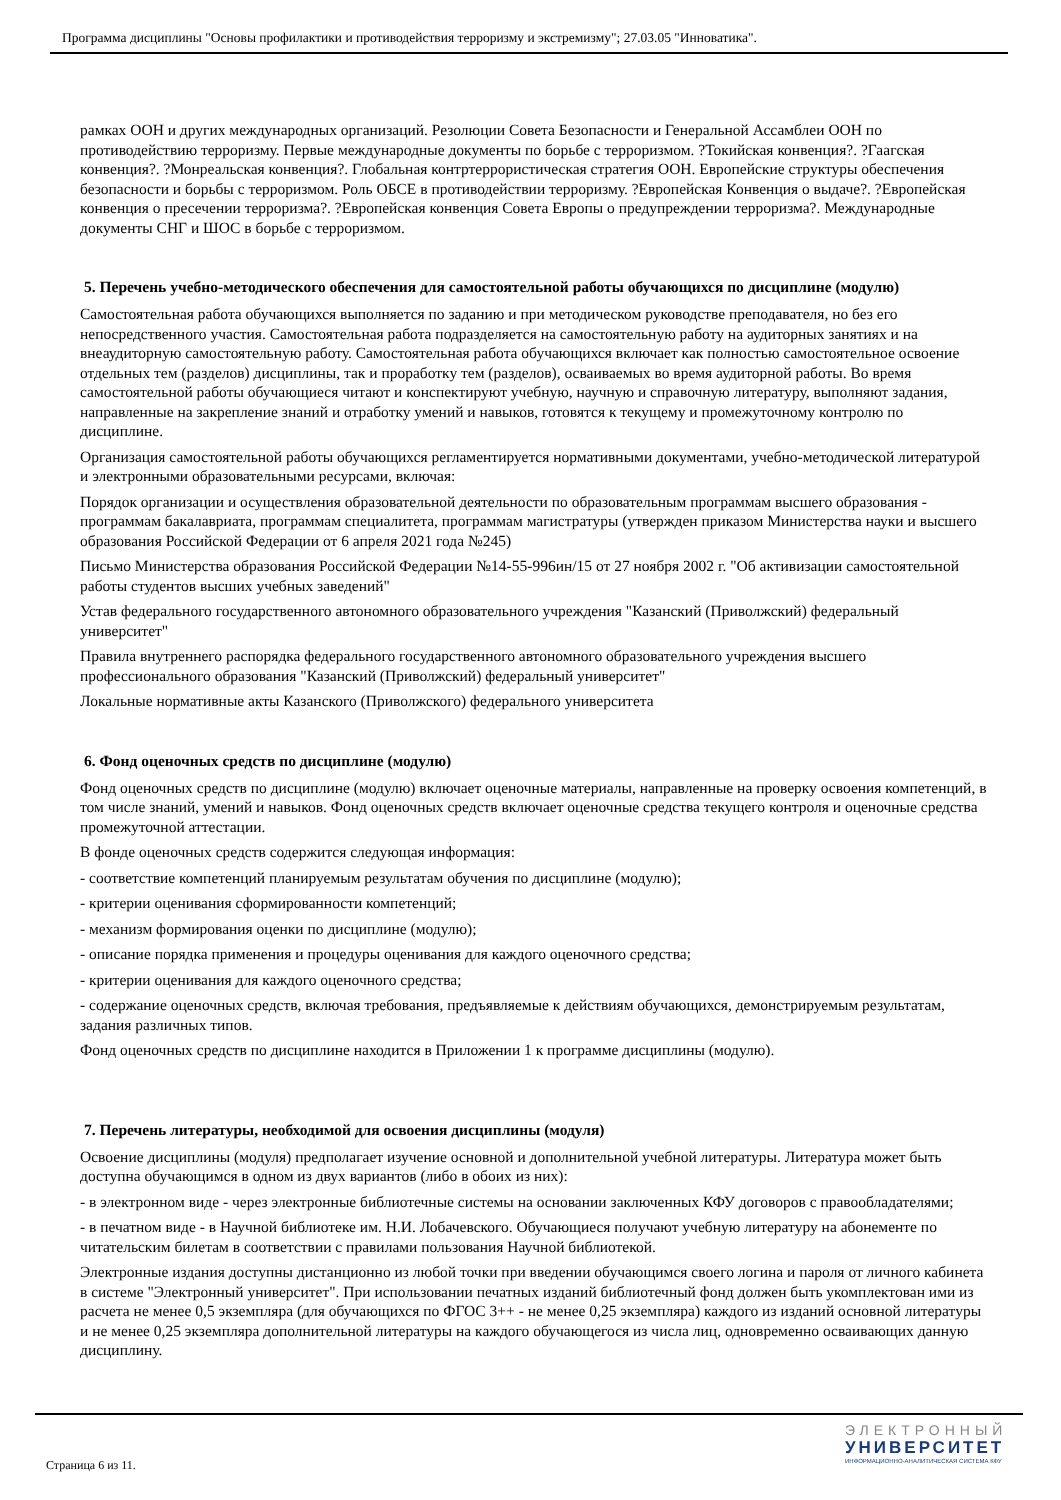Программа дисциплины "Основы профилактики и противодействия терроризму и экстремизму"; 27.03.05 "Инноватика".
рамках ООН и других международных организаций. Резолюции Совета Безопасности и Генеральной Ассамблеи ООН по противодействию терроризму. Первые международные документы по борьбе с терроризмом. ?Токийская конвенция?. ?Гаагская конвенция?. ?Монреальская конвенция?. Глобальная контртеррористическая стратегия ООН. Европейские структуры обеспечения безопасности и борьбы с терроризмом. Роль ОБСЕ в противодействии терроризму. ?Европейская Конвенция о выдаче?. ?Европейская конвенция о пресечении терроризма?. ?Европейская конвенция Совета Европы о предупреждении терроризма?. Международные документы СНГ и ШОС в борьбе с терроризмом.
5. Перечень учебно-методического обеспечения для самостоятельной работы обучающихся по дисциплине (модулю)
Самостоятельная работа обучающихся выполняется по заданию и при методическом руководстве преподавателя, но без его непосредственного участия. Самостоятельная работа подразделяется на самостоятельную работу на аудиторных занятиях и на внеаудиторную самостоятельную работу. Самостоятельная работа обучающихся включает как полностью самостоятельное освоение отдельных тем (разделов) дисциплины, так и проработку тем (разделов), осваиваемых во время аудиторной работы. Во время самостоятельной работы обучающиеся читают и конспектируют учебную, научную и справочную литературу, выполняют задания, направленные на закрепление знаний и отработку умений и навыков, готовятся к текущему и промежуточному контролю по дисциплине.
Организация самостоятельной работы обучающихся регламентируется нормативными документами, учебно-методической литературой и электронными образовательными ресурсами, включая:
Порядок организации и осуществления образовательной деятельности по образовательным программам высшего образования - программам бакалавриата, программам специалитета, программам магистратуры (утвержден приказом Министерства науки и высшего образования Российской Федерации от 6 апреля 2021 года №245)
Письмо Министерства образования Российской Федерации №14-55-996ин/15 от 27 ноября 2002 г. "Об активизации самостоятельной работы студентов высших учебных заведений"
Устав федерального государственного автономного образовательного учреждения "Казанский (Приволжский) федеральный университет"
Правила внутреннего распорядка федерального государственного автономного образовательного учреждения высшего профессионального образования "Казанский (Приволжский) федеральный университет"
Локальные нормативные акты Казанского (Приволжского) федерального университета
6. Фонд оценочных средств по дисциплине (модулю)
Фонд оценочных средств по дисциплине (модулю) включает оценочные материалы, направленные на проверку освоения компетенций, в том числе знаний, умений и навыков. Фонд оценочных средств включает оценочные средства текущего контроля и оценочные средства промежуточной аттестации.
В фонде оценочных средств содержится следующая информация:
- соответствие компетенций планируемым результатам обучения по дисциплине (модулю);
- критерии оценивания сформированности компетенций;
- механизм формирования оценки по дисциплине (модулю);
- описание порядка применения и процедуры оценивания для каждого оценочного средства;
- критерии оценивания для каждого оценочного средства;
- содержание оценочных средств, включая требования, предъявляемые к действиям обучающихся, демонстрируемым результатам, задания различных типов.
Фонд оценочных средств по дисциплине находится в Приложении 1 к программе дисциплины (модулю).
7. Перечень литературы, необходимой для освоения дисциплины (модуля)
Освоение дисциплины (модуля) предполагает изучение основной и дополнительной учебной литературы. Литература может быть доступна обучающимся в одном из двух вариантов (либо в обоих из них):
- в электронном виде - через электронные библиотечные системы на основании заключенных КФУ договоров с правообладателями;
- в печатном виде - в Научной библиотеке им. Н.И. Лобачевского. Обучающиеся получают учебную литературу на абонементе по читательским билетам в соответствии с правилами пользования Научной библиотекой.
Электронные издания доступны дистанционно из любой точки при введении обучающимся своего логина и пароля от личного кабинета в системе "Электронный университет". При использовании печатных изданий библиотечный фонд должен быть укомплектован ими из расчета не менее 0,5 экземпляра (для обучающихся по ФГОС 3++ - не менее 0,25 экземпляра) каждого из изданий основной литературы и не менее 0,25 экземпляра дополнительной литературы на каждого обучающегося из числа лиц, одновременно осваивающих данную дисциплину.
Страница 6 из 11.
ЭЛЕКТРОННЫЙ
УНИВЕРСИТЕТ
ИНФОРМАЦИОННО-АНАЛИТИЧЕСКАЯ СИСТЕМА КФУ